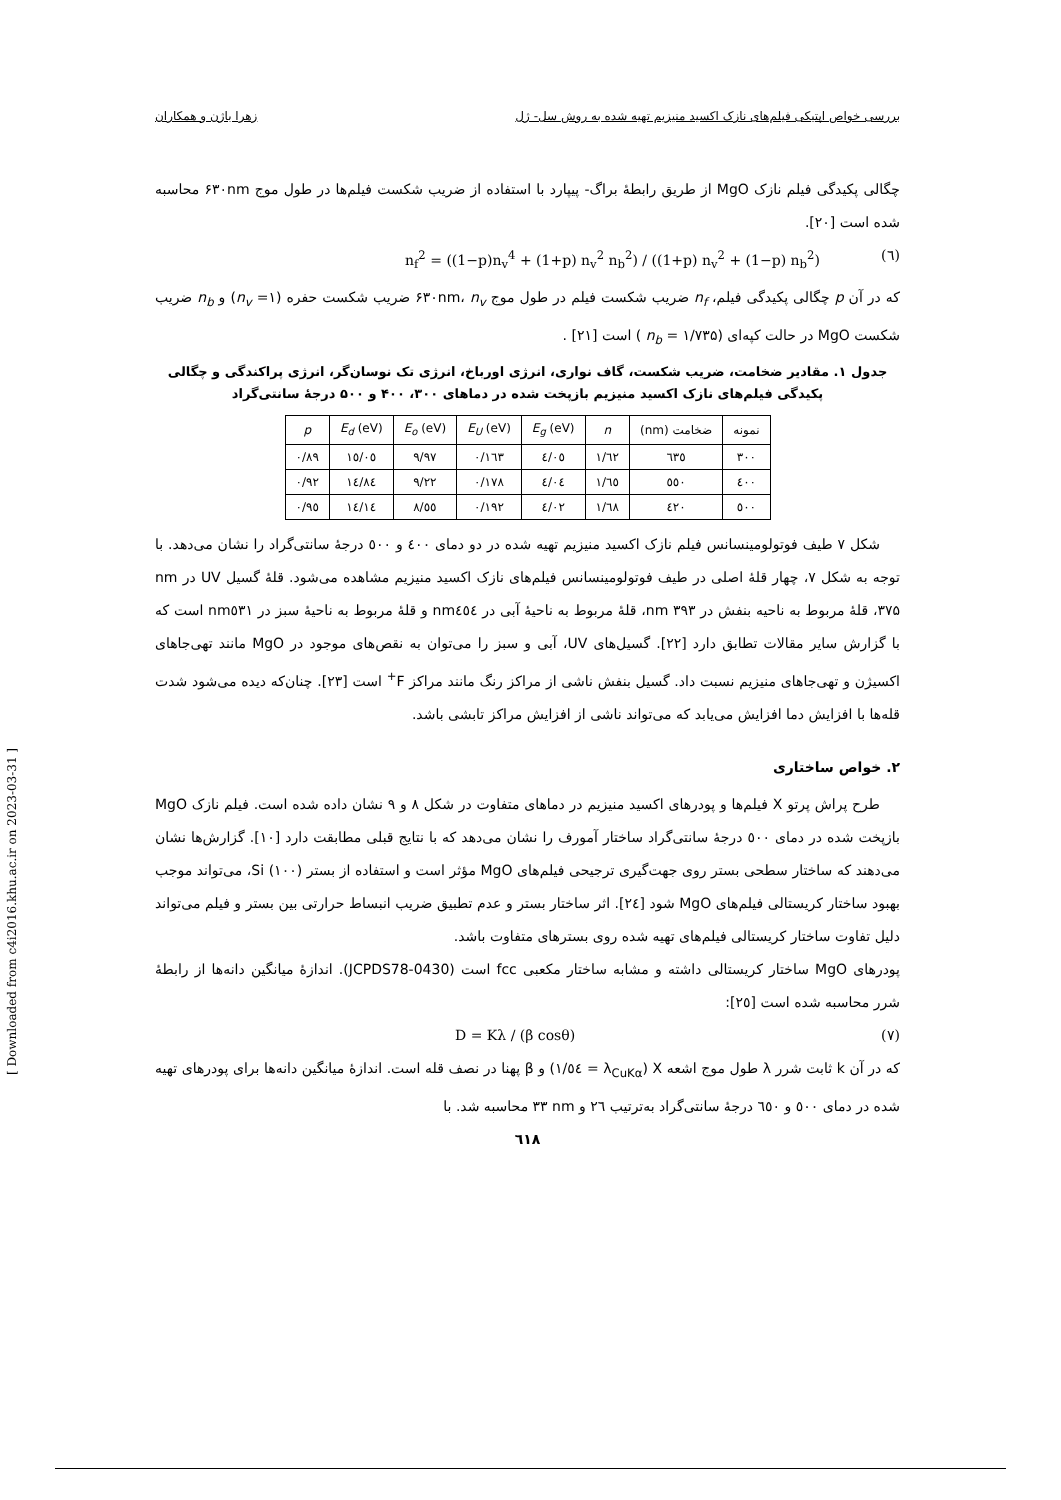بررسی خواص اپتیکی فیلم‌های نازک اکسید منیزیم تهیه شده به روش سل- ژل زهرا باژن و همکاران
چگالی پکیدگی فیلم نازک MgO از طریق رابطهٔ براگ- پیپارد با استفاده از ضریب شکست فیلم‌ها در طول موج ۶۳۰nm محاسبه شده است [۲۰].
n<sub>f</sub><sup>2</sup> = ((1−p)n<sub>v</sub><sup>4</sup> + (1+p) n<sub>v</sub><sup>2</sup> n<sub>b</sub><sup>2</sup>) / ((1+p) n<sub>v</sub><sup>2</sup> + (1−p) n<sub>b</sub><sup>2</sup>) (٦)
که در آن p چگالی پکیدگی فیلم، n<sub>f</sub> ضریب شکست فیلم در طول موج ۶۳۰nm، n<sub>v</sub> ضریب شکست حفره (n<sub>v</sub> =۱) و n<sub>b</sub> ضریب شکست MgO در حالت کپه‌ای (n<sub>b</sub> = ۱/۷۳۵ ) است [۲۱] .
جدول ۱. مقادیر ضخامت، ضریب شکست، گاف نواری، انرژی اورباخ، انرژی تک نوسان‌گر، انرژی پراکندگی و چگالی پکیدگی فیلم‌های نازک اکسید منیزیم بازپخت شده در دماهای ۳۰۰، ۴۰۰ و ۵۰۰ درجهٔ سانتی‌گراد
| نمونه | ضخامت (nm) | n | E<sub>g</sub> (eV) | E<sub>U</sub> (eV) | E<sub>o</sub> (eV) | E<sub>d</sub> (eV) | p |
| --- | --- | --- | --- | --- | --- | --- | --- |
| ۳۰۰ | ٦٣٥ | ١/٦٢ | ٤/٠٥ | ٠/١٦٣ | ٩/٩٧ | ١٥/٠٥ | ٠/٨٩ |
| ٤٠٠ | ٥٥٠ | ١/٦٥ | ٤/٠٤ | ٠/١٧٨ | ٩/٢٢ | ١٤/٨٤ | ٠/٩٢ |
| ٥٠٠ | ٤٢٠ | ١/٦٨ | ٤/٠٢ | ٠/١٩٢ | ٨/٥٥ | ١٤/١٤ | ٠/٩٥ |
شکل ۷ طیف فوتولومینسانس فیلم نازک اکسید منیزیم تهیه شده در دو دمای ٤٠٠ و ٥٠٠ درجهٔ سانتی‌گراد را نشان می‌دهد. با توجه به شکل ۷، چهار قلهٔ اصلی در طیف فوتولومینسانس فیلم‌های نازک اکسید منیزیم مشاهده می‌شود. قلهٔ گسیل UV در nm ۳۷۵، قلهٔ مربوط به ناحیه بنفش در nm ۳۹۳، قلهٔ مربوط به ناحیهٔ آبی در nm٤٥٤ و قلهٔ مربوط به ناحیهٔ سبز در nm٥٣١ است که با گزارش سایر مقالات تطابق دارد [۲۲]. گسیل‌های UV، آبی و سبز را می‌توان به نقص‌های موجود در MgO مانند تهی‌جاهای اکسیژن و تهی‌جاهای منیزیم نسبت داد. گسیل بنفش ناشی از مراکز رنگ مانند مراکز F<sup>+</sup> است [۲۳]. چنان‌که دیده می‌شود شدت قله‌ها با افزایش دما افزایش می‌یابد که می‌تواند ناشی از افزایش مراکز تابشی باشد.
۲. خواص ساختاری
طرح پراش پرتو X فیلم‌ها و پودرهای اکسید منیزیم در دماهای متفاوت در شکل ۸ و ۹ نشان داده شده است. فیلم نازک MgO بازپخت شده در دمای ٥٠٠ درجهٔ سانتی‌گراد ساختار آمورف را نشان می‌دهد که با نتایج قبلی مطابقت دارد [۱۰]. گزارش‌ها نشان می‌دهند که ساختار سطحی بستر روی جهت‌گیری ترجیحی فیلم‌های MgO مؤثر است و استفاده از بستر (۱۰۰) Si، می‌تواند موجب بهبود ساختار کریستالی فیلم‌های MgO شود [٢٤]. اثر ساختار بستر و عدم تطبیق ضریب انبساط حرارتی بین بستر و فیلم می‌تواند دلیل تفاوت ساختار کریستالی فیلم‌های تهیه شده روی بسترهای متفاوت باشد.
پودرهای MgO ساختار کریستالی داشته و مشابه ساختار مکعبی fcc است (JCPDS78-0430). اندازهٔ میانگین دانه‌ها از رابطهٔ شرر محاسبه شده است [٢٥]:
D = Kλ / (β cosθ) (۷)
که در آن k ثابت شرر λ طول موج اشعه X (λ<sub>CuKα</sub> = ١/٥٤) و β پهنا در نصف قله است. اندازهٔ میانگین دانه‌ها برای پودرهای تهیه شده در دمای ٥٠٠ و ٦٥٠ درجهٔ سانتی‌گراد به‌ترتیب ٢٦ و nm ٣٣ محاسبه شد. با
٦١٨
[ Downloaded from c4i2016.khu.ac.ir on 2023-03-31 ]